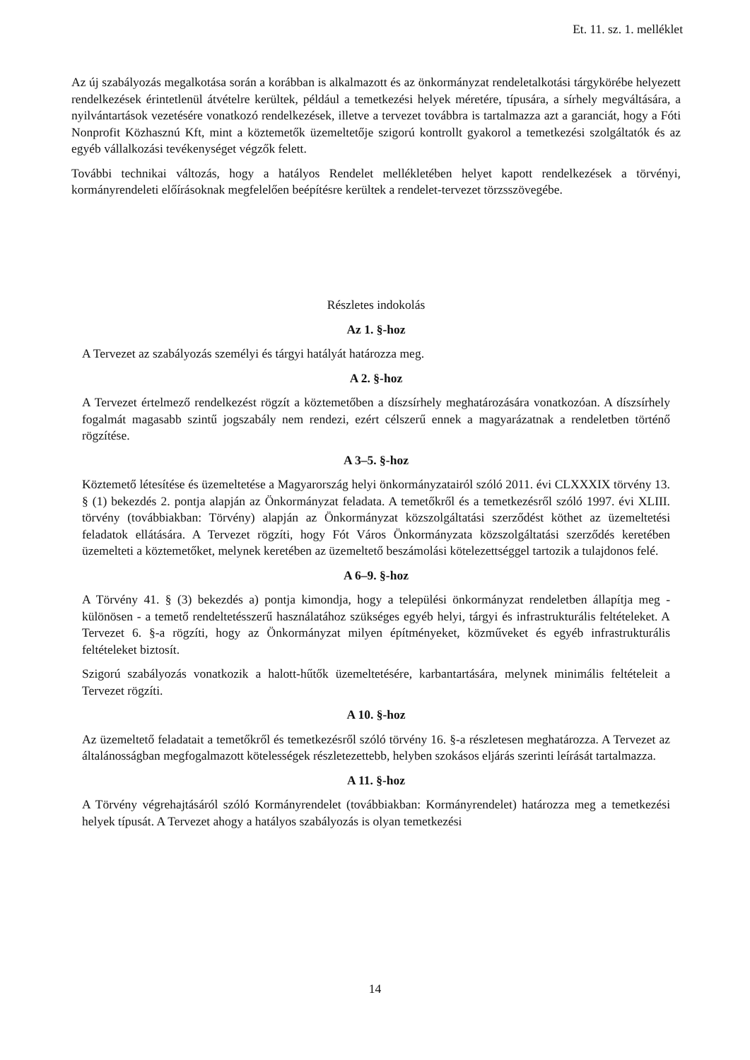Et. 11. sz. 1. melléklet
Az új szabályozás megalkotása során a korábban is alkalmazott és az önkormányzat rendeletalkotási tárgykörébe helyezett rendelkezések érintetlenül átvételre kerültek, például a temetkezési helyek méretére, típusára, a sírhely megváltására, a nyilvántartások vezetésére vonatkozó rendelkezések, illetve a tervezet továbbra is tartalmazza azt a garanciát, hogy a Fóti Nonprofit Közhasznú Kft, mint a köztemetők üzemeltetője szigorú kontrollt gyakorol a temetkezési szolgáltatók és az egyéb vállalkozási tevékenységet végzők felett.
További technikai változás, hogy a hatályos Rendelet mellékletében helyet kapott rendelkezések a törvényi, kormányrendeleti előírásoknak megfelelően beépítésre kerültek a rendelet-tervezet törzsszövegébe.
Részletes indokolás
Az 1. §-hoz
A Tervezet az szabályozás személyi és tárgyi hatályát határozza meg.
A 2. §-hoz
A Tervezet értelmező rendelkezést rögzít a köztemetőben a díszsírhely meghatározására vonatkozóan. A díszsírhely fogalmát magasabb szintű jogszabály nem rendezi, ezért célszerű ennek a magyarázatnak a rendeletben történő rögzítése.
A 3–5. §-hoz
Köztemető létesítése és üzemeltetése a Magyarország helyi önkormányzatairól szóló 2011. évi CLXXXIX törvény 13. § (1) bekezdés 2. pontja alapján az Önkormányzat feladata. A temetőkről és a temetkezésről szóló 1997. évi XLIII. törvény (továbbiakban: Törvény) alapján az Önkormányzat közszolgáltatási szerződést köthet az üzemeltetési feladatok ellátására. A Tervezet rögzíti, hogy Fót Város Önkormányzata közszolgáltatási szerződés keretében üzemelteti a köztemetőket, melynek keretében az üzemeltető beszámolási kötelezettséggel tartozik a tulajdonos felé.
A 6–9. §-hoz
A Törvény 41. § (3) bekezdés a) pontja kimondja, hogy a települési önkormányzat rendeletben állapítja meg - különösen - a temető rendeltetésszerű használatához szükséges egyéb helyi, tárgyi és infrastrukturális feltételeket. A Tervezet 6. §-a rögzíti, hogy az Önkormányzat milyen építményeket, közműveket és egyéb infrastrukturális feltételeket biztosít.
Szigorú szabályozás vonatkozik a halott-hűtők üzemeltetésére, karbantartására, melynek minimális feltételeit a Tervezet rögzíti.
A 10. §-hoz
Az üzemeltető feladatait a temetőkről és temetkezésről szóló törvény 16. §-a részletesen meghatározza. A Tervezet az általánosságban megfogalmazott kötelességek részletezettebb, helyben szokásos eljárás szerinti leírását tartalmazza.
A 11. §-hoz
A Törvény végrehajtásáról szóló Kormányrendelet (továbbiakban: Kormányrendelet) határozza meg a temetkezési helyek típusát. A Tervezet ahogy a hatályos szabályozás is olyan temetkezési
14